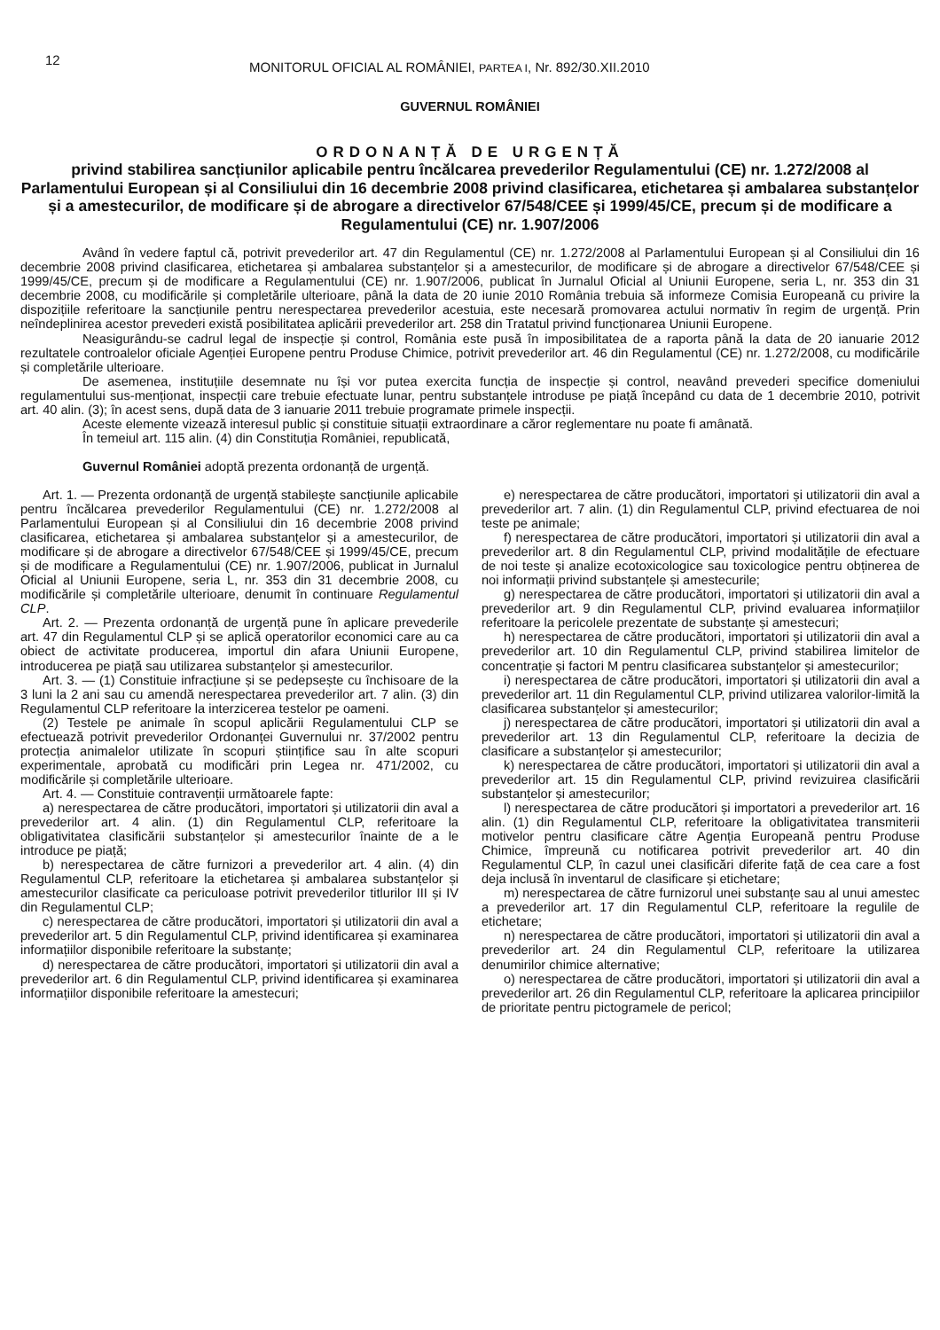12 MONITORUL OFICIAL AL ROMÂNIEI, PARTEA I, Nr. 892/30.XII.2010
GUVERNUL ROMÂNIEI
ORDONANȚĂ DE URGENȚĂ
privind stabilirea sancțiunilor aplicabile pentru încălcarea prevederilor Regulamentului (CE) nr. 1.272/2008 al Parlamentului European și al Consiliului din 16 decembrie 2008 privind clasificarea, etichetarea și ambalarea substanțelor și a amestecurilor, de modificare și de abrogare a directivelor 67/548/CEE și 1999/45/CE, precum și de modificare a Regulamentului (CE) nr. 1.907/2006
Având în vedere faptul că, potrivit prevederilor art. 47 din Regulamentul (CE) nr. 1.272/2008 al Parlamentului European și al Consiliului din 16 decembrie 2008 privind clasificarea, etichetarea și ambalarea substanțelor și a amestecurilor, de modificare și de abrogare a directivelor 67/548/CEE și 1999/45/CE, precum și de modificare a Regulamentului (CE) nr. 1.907/2006, publicat în Jurnalul Oficial al Uniunii Europene, seria L, nr. 353 din 31 decembrie 2008, cu modificările și completările ulterioare, până la data de 20 iunie 2010 România trebuia să informeze Comisia Europeană cu privire la dispozițiile referitoare la sancțiunile pentru nerespectarea prevederilor acestuia, este necesară promovarea actului normativ în regim de urgență. Prin neîndeplinirea acestor prevederi există posibilitatea aplicării prevederilor art. 258 din Tratatul privind funcționarea Uniunii Europene.
Neasigurându-se cadrul legal de inspecție și control, România este pusă în imposibilitatea de a raporta până la data de 20 ianuarie 2012 rezultatele controalelor oficiale Agenției Europene pentru Produse Chimice, potrivit prevederilor art. 46 din Regulamentul (CE) nr. 1.272/2008, cu modificările și completările ulterioare.
De asemenea, instituțiile desemnate nu își vor putea exercita funcția de inspecție și control, neavând prevederi specifice domeniului regulamentului sus-menționat, inspecții care trebuie efectuate lunar, pentru substanțele introduse pe piață începând cu data de 1 decembrie 2010, potrivit art. 40 alin. (3); în acest sens, după data de 3 ianuarie 2011 trebuie programate primele inspecții.
Aceste elemente vizează interesul public și constituie situații extraordinare a căror reglementare nu poate fi amânată.
În temeiul art. 115 alin. (4) din Constituția României, republicată,
Guvernul României adoptă prezenta ordonanță de urgență.
Art. 1. — Prezenta ordonanță de urgență stabilește sancțiunile aplicabile pentru încălcarea prevederilor Regulamentului (CE) nr. 1.272/2008 al Parlamentului European și al Consiliului din 16 decembrie 2008 privind clasificarea, etichetarea și ambalarea substanțelor și a amestecurilor, de modificare și de abrogare a directivelor 67/548/CEE și 1999/45/CE, precum și de modificare a Regulamentului (CE) nr. 1.907/2006, publicat in Jurnalul Oficial al Uniunii Europene, seria L, nr. 353 din 31 decembrie 2008, cu modificările și completările ulterioare, denumit în continuare Regulamentul CLP.
Art. 2. — Prezenta ordonanță de urgență pune în aplicare prevederile art. 47 din Regulamentul CLP și se aplică operatorilor economici care au ca obiect de activitate producerea, importul din afara Uniunii Europene, introducerea pe piață sau utilizarea substanțelor și amestecurilor.
Art. 3. — (1) Constituie infracțiune și se pedepsește cu închisoare de la 3 luni la 2 ani sau cu amendă nerespectarea prevederilor art. 7 alin. (3) din Regulamentul CLP referitoare la interzicerea testelor pe oameni.
(2) Testele pe animale în scopul aplicării Regulamentului CLP se efectuează potrivit prevederilor Ordonanței Guvernului nr. 37/2002 pentru protecția animalelor utilizate în scopuri științifice sau în alte scopuri experimentale, aprobată cu modificări prin Legea nr. 471/2002, cu modificările și completările ulterioare.
Art. 4. — Constituie contravenții următoarele fapte:
a) nerespectarea de către producători, importatori și utilizatorii din aval a prevederilor art. 4 alin. (1) din Regulamentul CLP, referitoare la obligativitatea clasificării substanțelor și amestecurilor înainte de a le introduce pe piață;
b) nerespectarea de către furnizori a prevederilor art. 4 alin. (4) din Regulamentul CLP, referitoare la etichetarea și ambalarea substanțelor și amestecurilor clasificate ca periculoase potrivit prevederilor titlurilor III și IV din Regulamentul CLP;
c) nerespectarea de către producători, importatori și utilizatorii din aval a prevederilor art. 5 din Regulamentul CLP, privind identificarea și examinarea informațiilor disponibile referitoare la substanțe;
d) nerespectarea de către producători, importatori și utilizatorii din aval a prevederilor art. 6 din Regulamentul CLP, privind identificarea și examinarea informațiilor disponibile referitoare la amestecuri;
e) nerespectarea de către producători, importatori și utilizatorii din aval a prevederilor art. 7 alin. (1) din Regulamentul CLP, privind efectuarea de noi teste pe animale;
f) nerespectarea de către producători, importatori și utilizatorii din aval a prevederilor art. 8 din Regulamentul CLP, privind modalitățile de efectuare de noi teste și analize ecotoxicologice sau toxicologice pentru obținerea de noi informații privind substanțele și amestecurile;
g) nerespectarea de către producători, importatori și utilizatorii din aval a prevederilor art. 9 din Regulamentul CLP, privind evaluarea informațiilor referitoare la pericolele prezentate de substanțe și amestecuri;
h) nerespectarea de către producători, importatori și utilizatorii din aval a prevederilor art. 10 din Regulamentul CLP, privind stabilirea limitelor de concentrație și factori M pentru clasificarea substanțelor și amestecurilor;
i) nerespectarea de către producători, importatori și utilizatorii din aval a prevederilor art. 11 din Regulamentul CLP, privind utilizarea valorilor-limită la clasificarea substanțelor și amestecurilor;
j) nerespectarea de către producători, importatori și utilizatorii din aval a prevederilor art. 13 din Regulamentul CLP, referitoare la decizia de clasificare a substanțelor și amestecurilor;
k) nerespectarea de către producători, importatori și utilizatorii din aval a prevederilor art. 15 din Regulamentul CLP, privind revizuirea clasificării substanțelor și amestecurilor;
l) nerespectarea de către producători și importatori a prevederilor art. 16 alin. (1) din Regulamentul CLP, referitoare la obligativitatea transmiterii motivelor pentru clasificare către Agenția Europeană pentru Produse Chimice, împreună cu notificarea potrivit prevederilor art. 40 din Regulamentul CLP, în cazul unei clasificări diferite față de cea care a fost deja inclusă în inventarul de clasificare și etichetare;
m) nerespectarea de către furnizorul unei substanțe sau al unui amestec a prevederilor art. 17 din Regulamentul CLP, referitoare la regulile de etichetare;
n) nerespectarea de către producători, importatori și utilizatorii din aval a prevederilor art. 24 din Regulamentul CLP, referitoare la utilizarea denumirilor chimice alternative;
o) nerespectarea de către producători, importatori și utilizatorii din aval a prevederilor art. 26 din Regulamentul CLP, referitoare la aplicarea principiilor de prioritate pentru pictogramele de pericol;